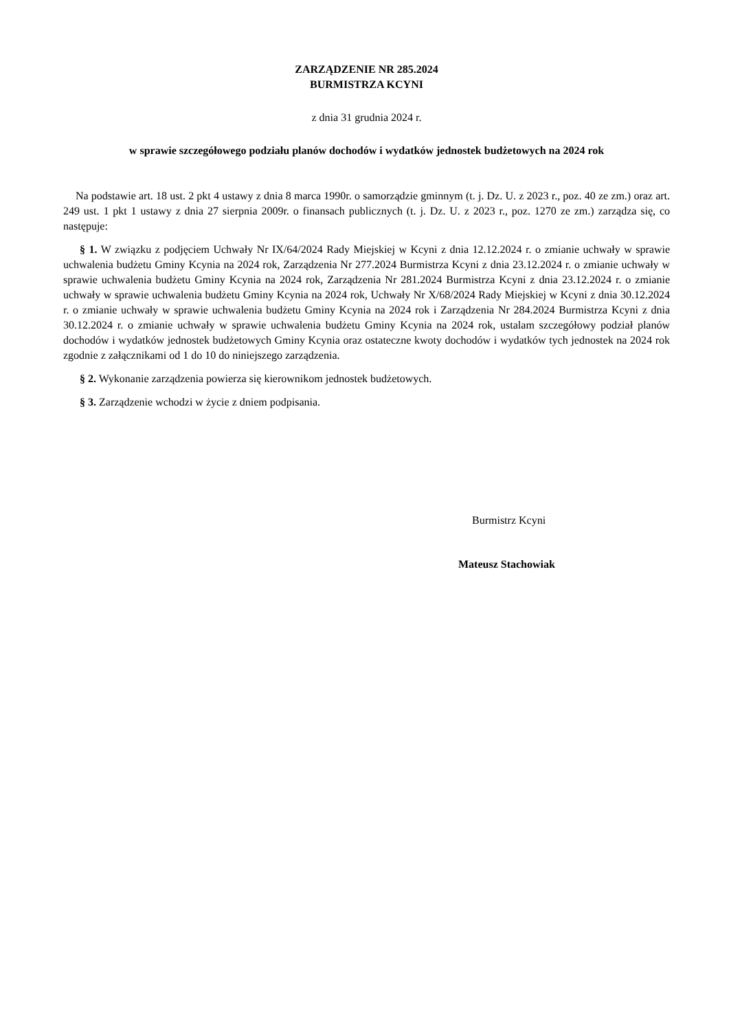ZARZĄDZENIE NR 285.2024
BURMISTRZA KCYNI
z dnia 31 grudnia 2024 r.
w sprawie szczegółowego podziału planów dochodów i wydatków jednostek budżetowych na 2024 rok
Na podstawie art. 18 ust. 2 pkt 4 ustawy z dnia 8 marca 1990r. o samorządzie gminnym (t. j. Dz. U. z 2023 r., poz. 40 ze zm.) oraz art. 249 ust. 1 pkt 1 ustawy z dnia 27 sierpnia 2009r. o finansach publicznych (t. j. Dz. U. z 2023 r., poz. 1270 ze zm.) zarządza się, co następuje:
§ 1. W związku z podjęciem Uchwały Nr IX/64/2024 Rady Miejskiej w Kcyni z dnia 12.12.2024 r. o zmianie uchwały w sprawie uchwalenia budżetu Gminy Kcynia na 2024 rok, Zarządzenia Nr 277.2024 Burmistrza Kcyni z dnia 23.12.2024 r. o zmianie uchwały w sprawie uchwalenia budżetu Gminy Kcynia na 2024 rok, Zarządzenia Nr 281.2024 Burmistrza Kcyni z dnia 23.12.2024 r. o zmianie uchwały w sprawie uchwalenia budżetu Gminy Kcynia na 2024 rok, Uchwały Nr X/68/2024 Rady Miejskiej w Kcyni z dnia 30.12.2024 r. o zmianie uchwały w sprawie uchwalenia budżetu Gminy Kcynia na 2024 rok i Zarządzenia Nr 284.2024 Burmistrza Kcyni z dnia 30.12.2024 r. o zmianie uchwały w sprawie uchwalenia budżetu Gminy Kcynia na 2024 rok, ustalam szczegółowy podział planów dochodów i wydatków jednostek budżetowych Gminy Kcynia oraz ostateczne kwoty dochodów i wydatków tych jednostek na 2024 rok zgodnie z załącznikami od 1 do 10 do niniejszego zarządzenia.
§ 2. Wykonanie zarządzenia powierza się kierownikom jednostek budżetowych.
§ 3. Zarządzenie wchodzi w życie z dniem podpisania.
Burmistrz Kcyni
Mateusz Stachowiak